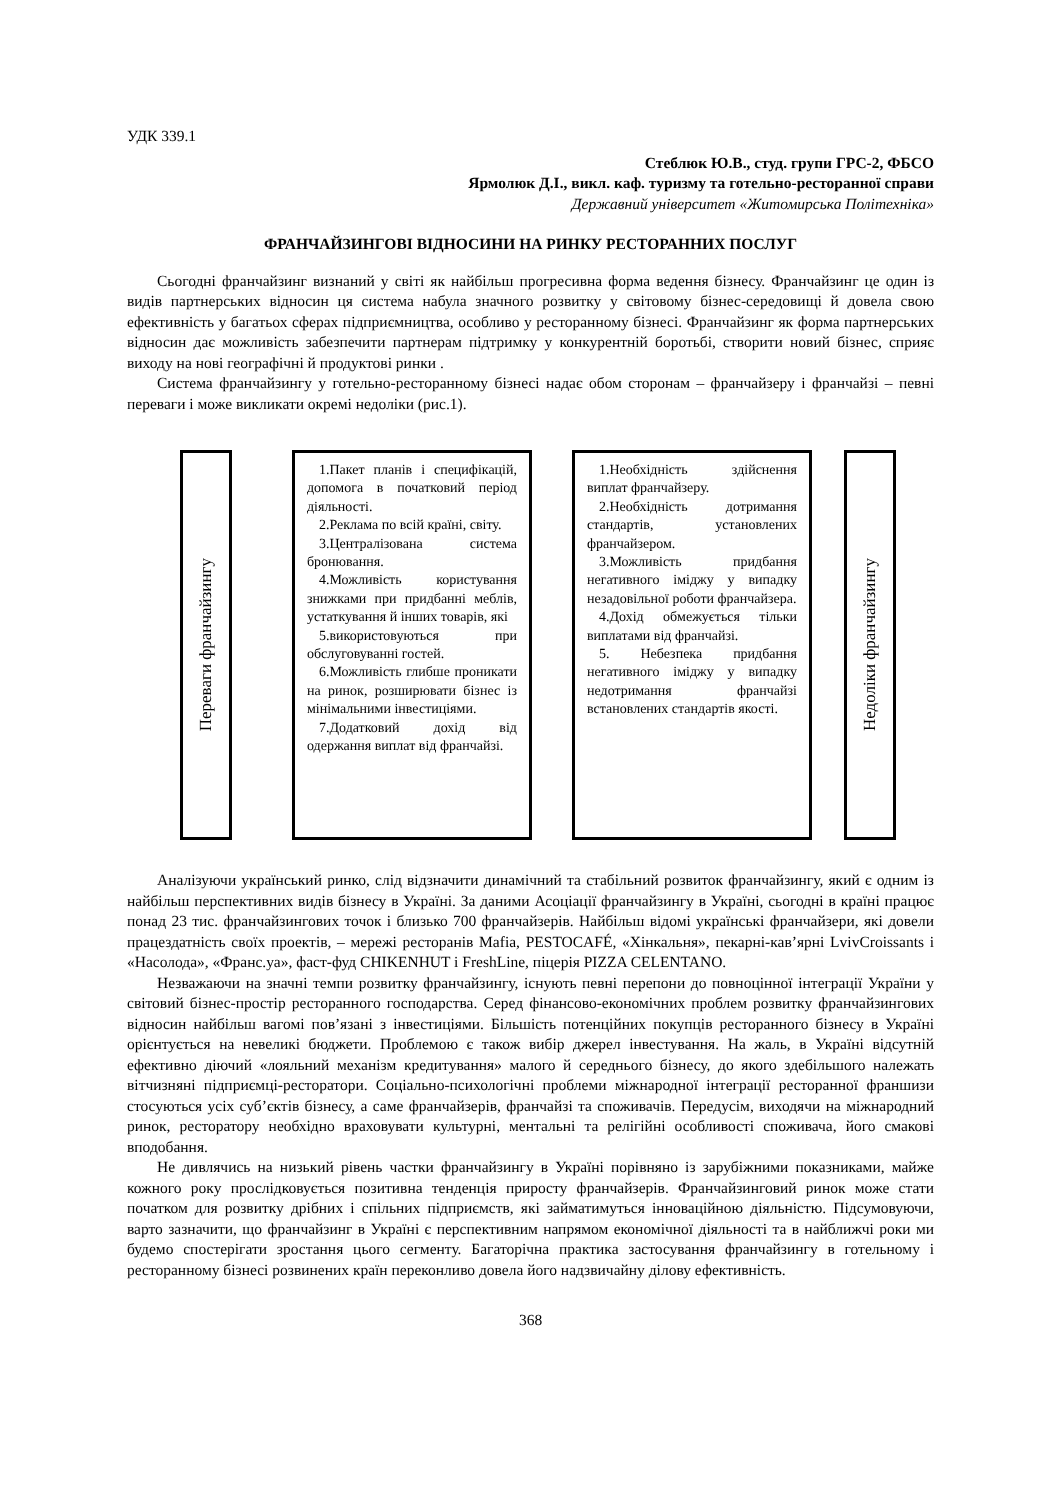УДК 339.1
Стеблюк Ю.В., студ. групи ГРС-2, ФБСО
Ярмолюк Д.І., викл. каф. туризму та готельно-ресторанної справи
Державний університет «Житомирська Політехніка»
ФРАНЧАЙЗИНГОВІ ВІДНОСИНИ НА РИНКУ РЕСТОРАННИХ ПОСЛУГ
Сьогодні франчайзинг визнаний у світі як найбільш прогресивна форма ведення бізнесу. Франчайзинг це один із видів партнерських відносин ця система набула значного розвитку у світовому бізнес-середовищі й довела свою ефективність у багатьох сферах підприємництва, особливо у ресторанному бізнесі. Франчайзинг як форма партнерських відносин дає можливість забезпечити партнерам підтримку у конкурентній боротьбі, створити новий бізнес, сприяє виходу на нові географічні й продуктові ринки .
Система франчайзингу у готельно-ресторанному бізнесі надає обом сторонам – франчайзеру і франчайзі – певні переваги і може викликати окремі недоліки (рис.1).
Переваги франчайзингу
1.Пакет планів і специфікацій, допомога в початковий період діяльності.
2.Реклама по всій країні, світу.
3.Централізована система бронювання.
4.Можливість користування знижками при придбанні меблів, устаткування й інших товарів, які
5.використовуються при обслуговуванні гостей.
6.Можливість глибше проникати на ринок, розширювати бізнес із мінімальними інвестиціями.
7.Додатковий дохід від одержання виплат від франчайзі.
1.Необхідність здійснення виплат франчайзеру.
2.Необхідність дотримання стандартів, установлених франчайзером.
3.Можливість придбання негативного іміджу у випадку незадовільної роботи франчайзера.
4.Дохід обмежується тільки виплатами від франчайзі.
5. Небезпека придбання негативного іміджу у випадку недотримання франчайзі встановлених стандартів якості.
Недоліки франчайзингу
Аналізуючи український ринко, слід відзначити динамічний та стабільний розвиток франчайзингу, який є одним із найбільш перспективних видів бізнесу в Україні. За даними Асоціації франчайзингу в Україні, сьогодні в країні працює понад 23 тис. франчайзингових точок і близько 700 франчайзерів. Найбільш відомі українські франчайзери, які довели працездатність своїх проектів, – мережі ресторанів Mafia, PESTOCAFÉ, «Хінкальня», пекарні-кав’ярні LvivCroissants і «Насолода», «Франс.уа», фаст-фуд CHIKENHUT і FreshLine, піцерія PIZZA CELENTANO.
Незважаючи на значні темпи розвитку франчайзингу, існують певні перепони до повноцінної інтеграції України у світовий бізнес-простір ресторанного господарства. Серед фінансово-економічних проблем розвитку франчайзингових відносин найбільш вагомі пов’язані з інвестиціями. Більшість потенційних покупців ресторанного бізнесу в Україні орієнтується на невеликі бюджети. Проблемою є також вибір джерел інвестування. На жаль, в Україні відсутній ефективно діючий «лояльний механізм кредитування» малого й середнього бізнесу, до якого здебільшого належать вітчизняні підприємці-ресторатори. Соціально-психологічні проблеми міжнародної інтеграції ресторанної франшизи стосуються усіх суб’єктів бізнесу, а саме франчайзерів, франчайзі та споживачів. Передусім, виходячи на міжнародний ринок, ресторатору необхідно враховувати культурні, ментальні та релігійні особливості споживача, його смакові вподобання.
Не дивлячись на низький рівень частки франчайзингу в Україні порівняно із зарубіжними показниками, майже кожного року прослідковується позитивна тенденція приросту франчайзерів. Франчайзинговий ринок може стати початком для розвитку дрібних і спільних підприємств, які займатимуться інноваційною діяльністю. Підсумовуючи, варто зазначити, що франчайзинг в Україні є перспективним напрямом економічної діяльності та в найближчі роки ми будемо спостерігати зростання цього сегменту. Багаторічна практика застосування франчайзингу в готельному і ресторанному бізнесі розвинених країн переконливо довела його надзвичайну ділову ефективність.
368